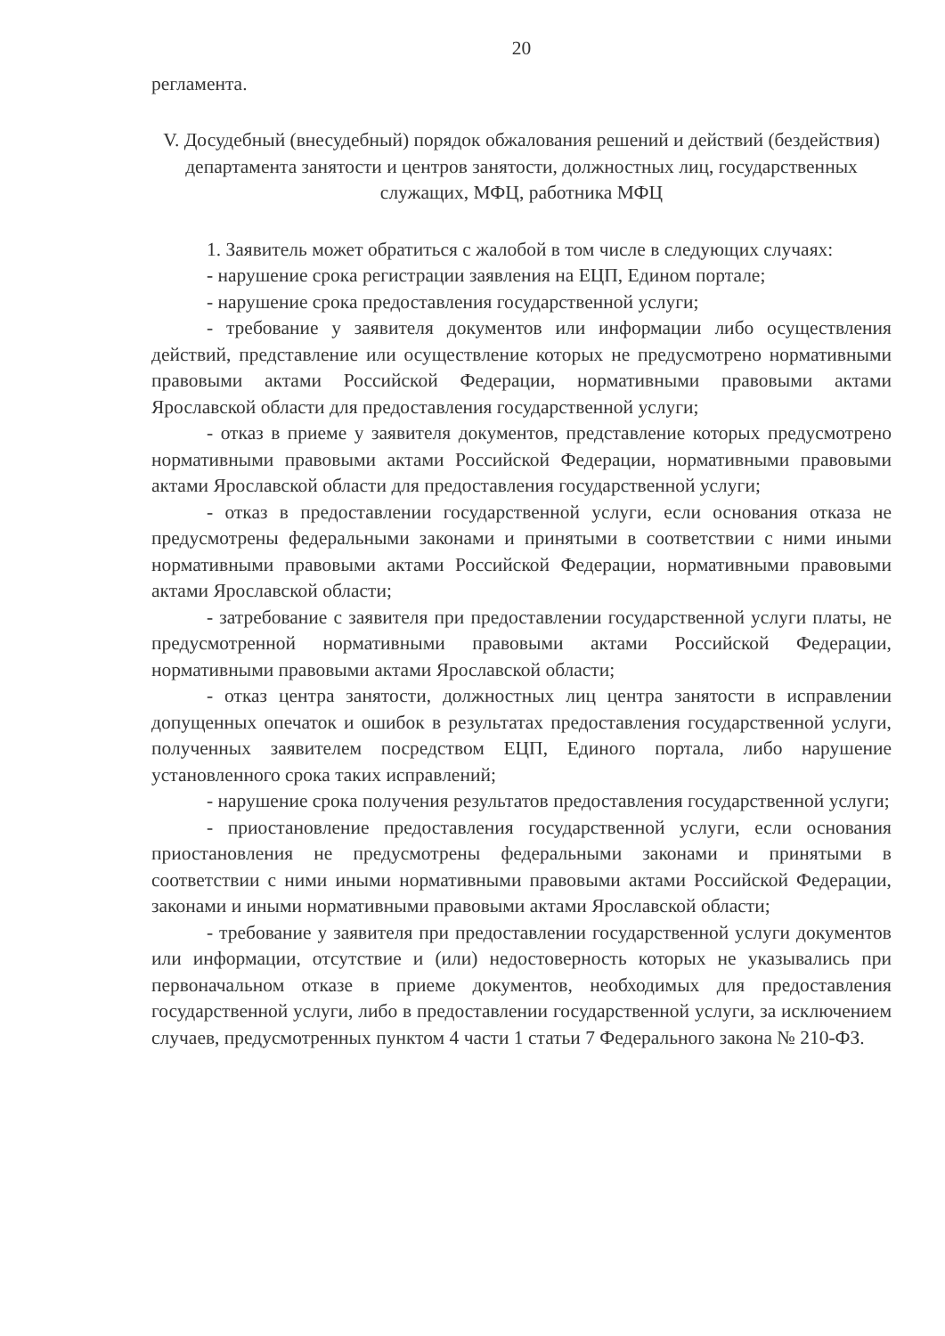20
регламента.
V. Досудебный (внесудебный) порядок обжалования решений и действий (бездействия) департамента занятости и центров занятости, должностных лиц, государственных служащих, МФЦ, работника МФЦ
1. Заявитель может обратиться с жалобой в том числе в следующих случаях:
- нарушение срока регистрации заявления на ЕЦП, Едином портале;
- нарушение срока предоставления государственной услуги;
- требование у заявителя документов или информации либо осуществления действий, представление или осуществление которых не предусмотрено нормативными правовыми актами Российской Федерации, нормативными правовыми актами Ярославской области для предоставления государственной услуги;
- отказ в приеме у заявителя документов, представление которых предусмотрено нормативными правовыми актами Российской Федерации, нормативными правовыми актами Ярославской области для предоставления государственной услуги;
- отказ в предоставлении государственной услуги, если основания отказа не предусмотрены федеральными законами и принятыми в соответствии с ними иными нормативными правовыми актами Российской Федерации, нормативными правовыми актами Ярославской области;
- затребование с заявителя при предоставлении государственной услуги платы, не предусмотренной нормативными правовыми актами Российской Федерации, нормативными правовыми актами Ярославской области;
- отказ центра занятости, должностных лиц центра занятости в исправлении допущенных опечаток и ошибок в результатах предоставления государственной услуги, полученных заявителем посредством ЕЦП, Единого портала, либо нарушение установленного срока таких исправлений;
- нарушение срока получения результатов предоставления государственной услуги;
- приостановление предоставления государственной услуги, если основания приостановления не предусмотрены федеральными законами и принятыми в соответствии с ними иными нормативными правовыми актами Российской Федерации, законами и иными нормативными правовыми актами Ярославской области;
- требование у заявителя при предоставлении государственной услуги документов или информации, отсутствие и (или) недостоверность которых не указывались при первоначальном отказе в приеме документов, необходимых для предоставления государственной услуги, либо в предоставлении государственной услуги, за исключением случаев, предусмотренных пунктом 4 части 1 статьи 7 Федерального закона № 210-ФЗ.